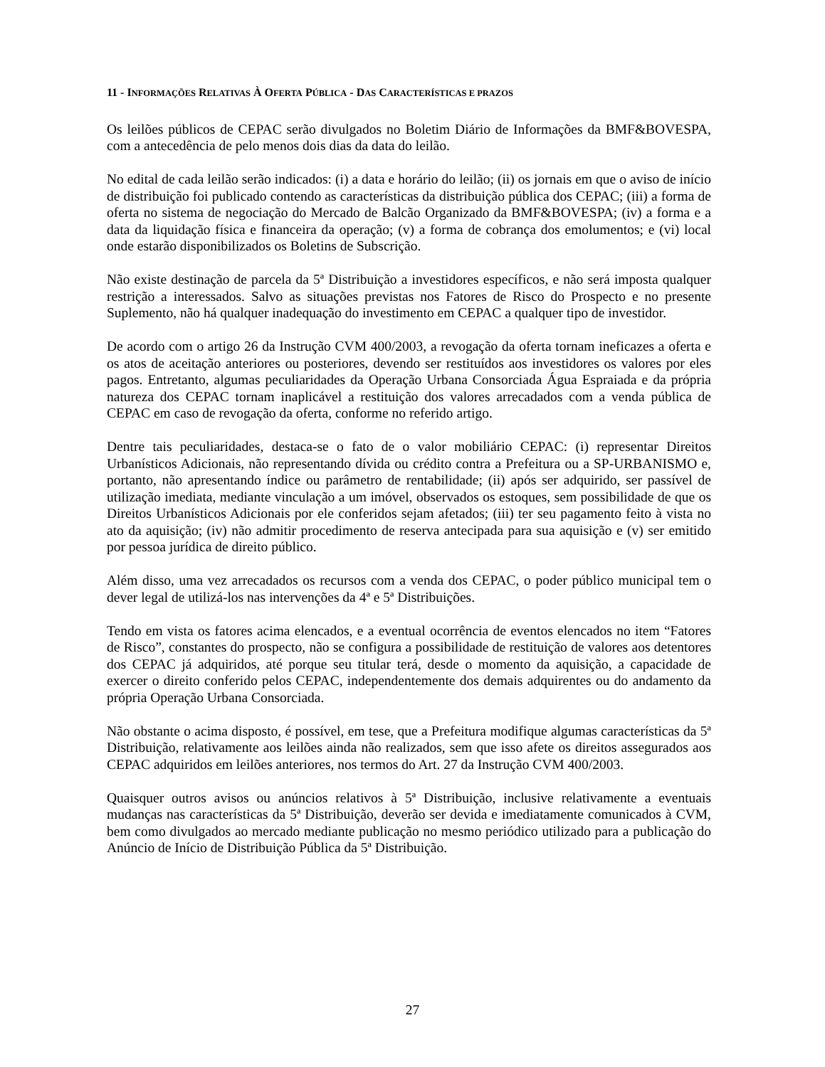11 - INFORMAÇÕES RELATIVAS À OFERTA PÚBLICA - DAS CARACTERÍSTICAS E PRAZOS
Os leilões públicos de CEPAC serão divulgados no Boletim Diário de Informações da BMF&BOVESPA, com a antecedência de pelo menos dois dias da data do leilão.
No edital de cada leilão serão indicados: (i) a data e horário do leilão; (ii) os jornais em que o aviso de início de distribuição foi publicado contendo as características da distribuição pública dos CEPAC; (iii) a forma de oferta no sistema de negociação do Mercado de Balcão Organizado da BMF&BOVESPA; (iv) a forma e a data da liquidação física e financeira da operação; (v) a forma de cobrança dos emolumentos; e (vi) local onde estarão disponibilizados os Boletins de Subscrição.
Não existe destinação de parcela da 5ª Distribuição a investidores específicos, e não será imposta qualquer restrição a interessados. Salvo as situações previstas nos Fatores de Risco do Prospecto e no presente Suplemento, não há qualquer inadequação do investimento em CEPAC a qualquer tipo de investidor.
De acordo com o artigo 26 da Instrução CVM 400/2003, a revogação da oferta tornam ineficazes a oferta e os atos de aceitação anteriores ou posteriores, devendo ser restituídos aos investidores os valores por eles pagos. Entretanto, algumas peculiaridades da Operação Urbana Consorciada Água Espraiada e da própria natureza dos CEPAC tornam inaplicável a restituição dos valores arrecadados com a venda pública de CEPAC em caso de revogação da oferta, conforme no referido artigo.
Dentre tais peculiaridades, destaca-se o fato de o valor mobiliário CEPAC: (i) representar Direitos Urbanísticos Adicionais, não representando dívida ou crédito contra a Prefeitura ou a SP-URBANISMO e, portanto, não apresentando índice ou parâmetro de rentabilidade; (ii) após ser adquirido, ser passível de utilização imediata, mediante vinculação a um imóvel, observados os estoques, sem possibilidade de que os Direitos Urbanísticos Adicionais por ele conferidos sejam afetados; (iii) ter seu pagamento feito à vista no ato da aquisição; (iv) não admitir procedimento de reserva antecipada para sua aquisição e (v) ser emitido por pessoa jurídica de direito público.
Além disso, uma vez arrecadados os recursos com a venda dos CEPAC, o poder público municipal tem o dever legal de utilizá-los nas intervenções da 4ª e 5ª Distribuições.
Tendo em vista os fatores acima elencados, e a eventual ocorrência de eventos elencados no item “Fatores de Risco”, constantes do prospecto, não se configura a possibilidade de restituição de valores aos detentores dos CEPAC já adquiridos, até porque seu titular terá, desde o momento da aquisição, a capacidade de exercer o direito conferido pelos CEPAC, independentemente dos demais adquirentes ou do andamento da própria Operação Urbana Consorciada.
Não obstante o acima disposto, é possível, em tese, que a Prefeitura modifique algumas características da 5ª Distribuição, relativamente aos leilões ainda não realizados, sem que isso afete os direitos assegurados aos CEPAC adquiridos em leilões anteriores, nos termos do Art. 27 da Instrução CVM 400/2003.
Quaisquer outros avisos ou anúncios relativos à 5ª Distribuição, inclusive relativamente a eventuais mudanças nas características da 5ª Distribuição, deverão ser devida e imediatamente comunicados à CVM, bem como divulgados ao mercado mediante publicação no mesmo periódico utilizado para a publicação do Anúncio de Início de Distribuição Pública da 5ª Distribuição.
27